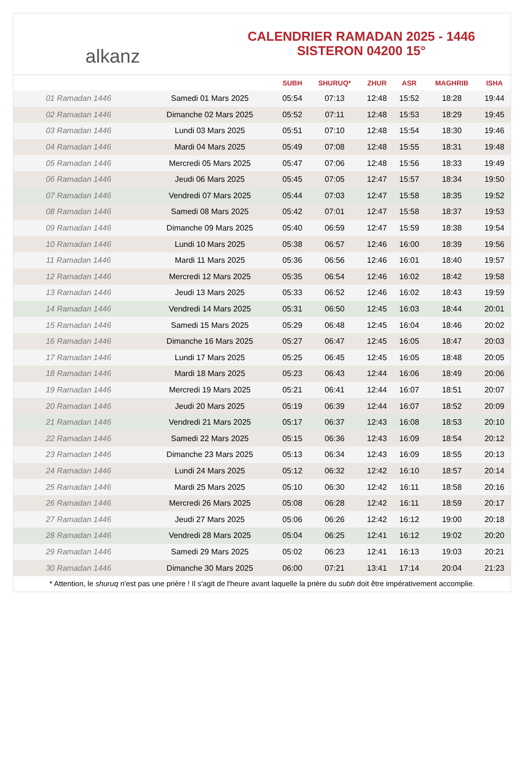alkanz
CALENDRIER RAMADAN 2025 - 1446
SISTERON 04200 15°
| | | SUBH | SHURUQ* | ZHUR | ASR | MAGHRIB | ISHA |
| --- | --- | --- | --- | --- | --- | --- | --- |
| 01 Ramadan 1446 | Samedi 01 Mars 2025 | 05:54 | 07:13 | 12:48 | 15:52 | 18:28 | 19:44 |
| 02 Ramadan 1446 | Dimanche 02 Mars 2025 | 05:52 | 07:11 | 12:48 | 15:53 | 18:29 | 19:45 |
| 03 Ramadan 1446 | Lundi 03 Mars 2025 | 05:51 | 07:10 | 12:48 | 15:54 | 18:30 | 19:46 |
| 04 Ramadan 1446 | Mardi 04 Mars 2025 | 05:49 | 07:08 | 12:48 | 15:55 | 18:31 | 19:48 |
| 05 Ramadan 1446 | Mercredi 05 Mars 2025 | 05:47 | 07:06 | 12:48 | 15:56 | 18:33 | 19:49 |
| 06 Ramadan 1446 | Jeudi 06 Mars 2025 | 05:45 | 07:05 | 12:47 | 15:57 | 18:34 | 19:50 |
| 07 Ramadan 1446 | Vendredi 07 Mars 2025 | 05:44 | 07:03 | 12:47 | 15:58 | 18:35 | 19:52 |
| 08 Ramadan 1446 | Samedi 08 Mars 2025 | 05:42 | 07:01 | 12:47 | 15:58 | 18:37 | 19:53 |
| 09 Ramadan 1446 | Dimanche 09 Mars 2025 | 05:40 | 06:59 | 12:47 | 15:59 | 18:38 | 19:54 |
| 10 Ramadan 1446 | Lundi 10 Mars 2025 | 05:38 | 06:57 | 12:46 | 16:00 | 18:39 | 19:56 |
| 11 Ramadan 1446 | Mardi 11 Mars 2025 | 05:36 | 06:56 | 12:46 | 16:01 | 18:40 | 19:57 |
| 12 Ramadan 1446 | Mercredi 12 Mars 2025 | 05:35 | 06:54 | 12:46 | 16:02 | 18:42 | 19:58 |
| 13 Ramadan 1446 | Jeudi 13 Mars 2025 | 05:33 | 06:52 | 12:46 | 16:02 | 18:43 | 19:59 |
| 14 Ramadan 1446 | Vendredi 14 Mars 2025 | 05:31 | 06:50 | 12:45 | 16:03 | 18:44 | 20:01 |
| 15 Ramadan 1446 | Samedi 15 Mars 2025 | 05:29 | 06:48 | 12:45 | 16:04 | 18:46 | 20:02 |
| 16 Ramadan 1446 | Dimanche 16 Mars 2025 | 05:27 | 06:47 | 12:45 | 16:05 | 18:47 | 20:03 |
| 17 Ramadan 1446 | Lundi 17 Mars 2025 | 05:25 | 06:45 | 12:45 | 16:05 | 18:48 | 20:05 |
| 18 Ramadan 1446 | Mardi 18 Mars 2025 | 05:23 | 06:43 | 12:44 | 16:06 | 18:49 | 20:06 |
| 19 Ramadan 1446 | Mercredi 19 Mars 2025 | 05:21 | 06:41 | 12:44 | 16:07 | 18:51 | 20:07 |
| 20 Ramadan 1446 | Jeudi 20 Mars 2025 | 05:19 | 06:39 | 12:44 | 16:07 | 18:52 | 20:09 |
| 21 Ramadan 1446 | Vendredi 21 Mars 2025 | 05:17 | 06:37 | 12:43 | 16:08 | 18:53 | 20:10 |
| 22 Ramadan 1446 | Samedi 22 Mars 2025 | 05:15 | 06:36 | 12:43 | 16:09 | 18:54 | 20:12 |
| 23 Ramadan 1446 | Dimanche 23 Mars 2025 | 05:13 | 06:34 | 12:43 | 16:09 | 18:55 | 20:13 |
| 24 Ramadan 1446 | Lundi 24 Mars 2025 | 05:12 | 06:32 | 12:42 | 16:10 | 18:57 | 20:14 |
| 25 Ramadan 1446 | Mardi 25 Mars 2025 | 05:10 | 06:30 | 12:42 | 16:11 | 18:58 | 20:16 |
| 26 Ramadan 1446 | Mercredi 26 Mars 2025 | 05:08 | 06:28 | 12:42 | 16:11 | 18:59 | 20:17 |
| 27 Ramadan 1446 | Jeudi 27 Mars 2025 | 05:06 | 06:26 | 12:42 | 16:12 | 19:00 | 20:18 |
| 28 Ramadan 1446 | Vendredi 28 Mars 2025 | 05:04 | 06:25 | 12:41 | 16:12 | 19:02 | 20:20 |
| 29 Ramadan 1446 | Samedi 29 Mars 2025 | 05:02 | 06:23 | 12:41 | 16:13 | 19:03 | 20:21 |
| 30 Ramadan 1446 | Dimanche 30 Mars 2025 | 06:00 | 07:21 | 13:41 | 17:14 | 20:04 | 21:23 |
* Attention, le shuruq n'est pas une prière ! Il s'agit de l'heure avant laquelle la prière du subh doit être impérativement accomplie.